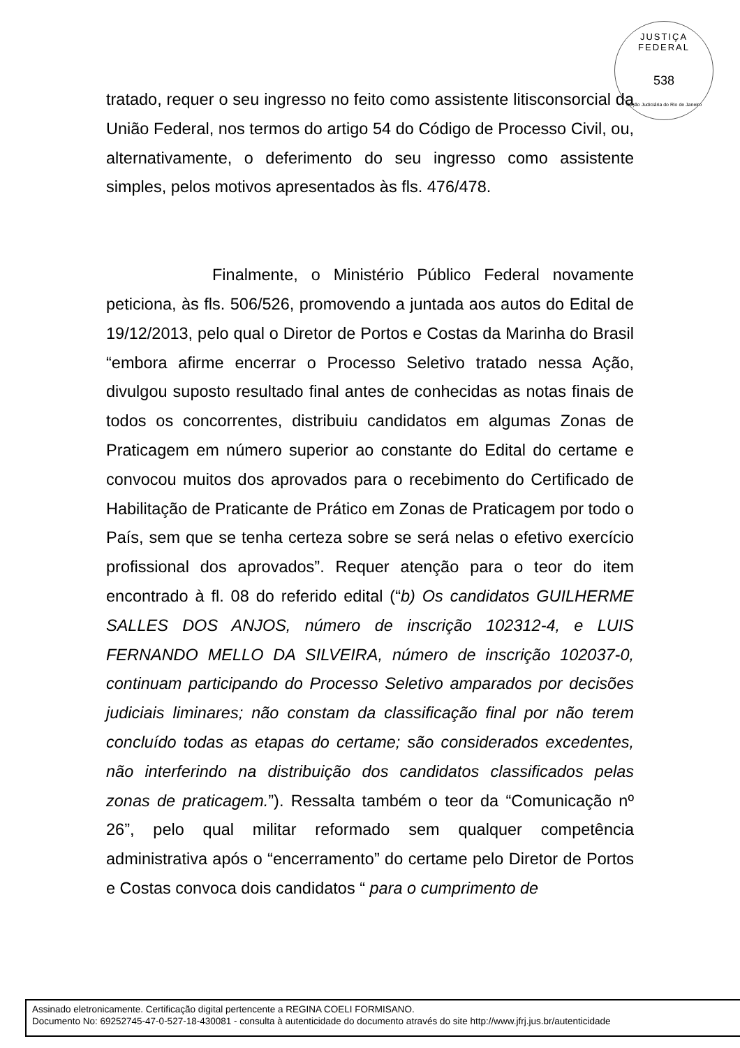JUSTIÇA FEDERAL
538
Seção Judiciária do Rio de Janeiro
tratado, requer o seu ingresso no feito como assistente litisconsorcial da União Federal, nos termos do artigo 54 do Código de Processo Civil, ou, alternativamente, o deferimento do seu ingresso como assistente simples, pelos motivos apresentados às fls. 476/478.
Finalmente, o Ministério Público Federal novamente peticiona, às fls. 506/526, promovendo a juntada aos autos do Edital de 19/12/2013, pelo qual o Diretor de Portos e Costas da Marinha do Brasil “embora afirme encerrar o Processo Seletivo tratado nessa Ação, divulgou suposto resultado final antes de conhecidas as notas finais de todos os concorrentes, distribuiu candidatos em algumas Zonas de Praticagem em número superior ao constante do Edital do certame e convocou muitos dos aprovados para o recebimento do Certificado de Habilitação de Praticante de Prático em Zonas de Praticagem por todo o País, sem que se tenha certeza sobre se será nelas o efetivo exercício profissional dos aprovados”. Requer atenção para o teor do item encontrado à fl. 08 do referido edital (“b) Os candidatos GUILHERME SALLES DOS ANJOS, número de inscrição 102312-4, e LUIS FERNANDO MELLO DA SILVEIRA, número de inscrição 102037-0, continuam participando do Processo Seletivo amparados por decisões judiciais liminares; não constam da classificação final por não terem concluído todas as etapas do certame; são considerados excedentes, não interferindo na distribuição dos candidatos classificados pelas zonas de praticagem.”). Ressalta também o teor da “Comunicação nº 26”, pelo qual militar reformado sem qualquer competência administrativa após o “encerramento” do certame pelo Diretor de Portos e Costas convoca dois candidatos “ para o cumprimento de
Assinado eletronicamente. Certificação digital pertencente a REGINA COELI FORMISANO.
Documento No: 69252745-47-0-527-18-430081 - consulta à autenticidade do documento através do site http://www.jfrj.jus.br/autenticidade